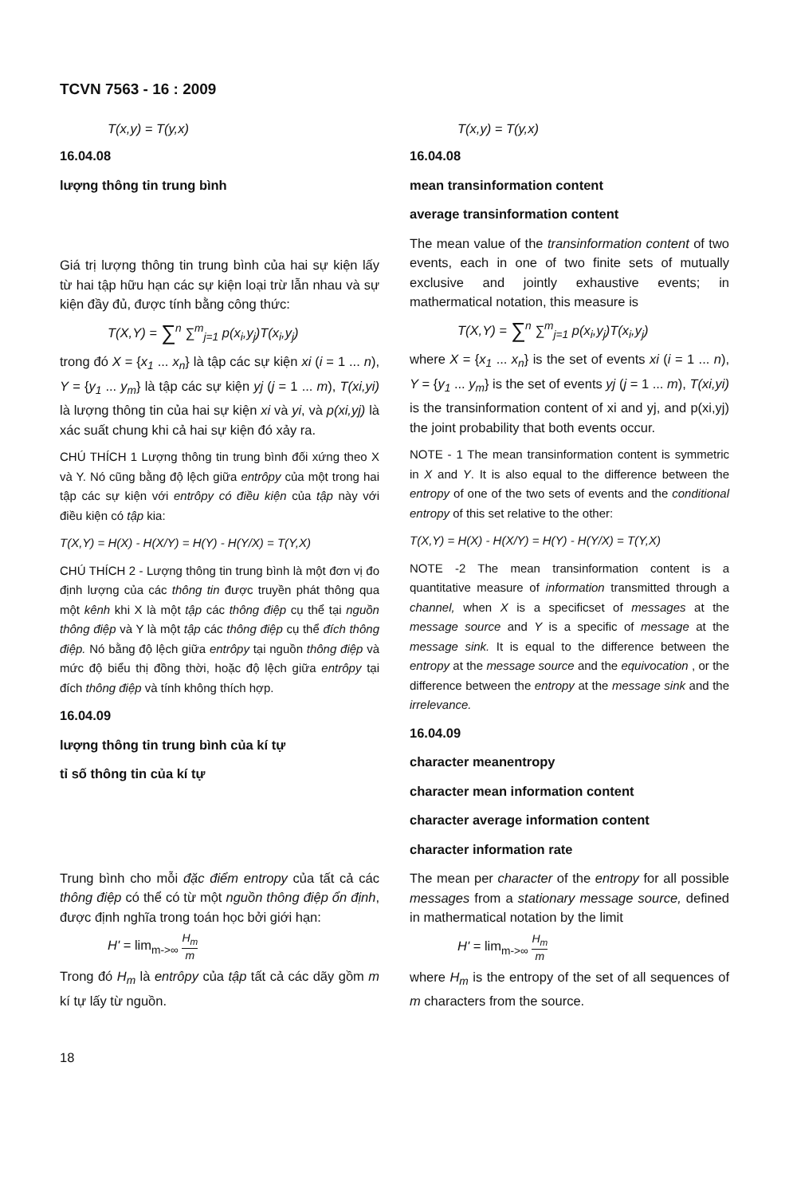TCVN 7563 - 16 : 2009
T(x,y) = T(y,x)
16.04.08
lượng thông tin trung bình
Giá trị lượng thông tin trung bình của hai sự kiện lấy từ hai tập hữu hạn các sự kiện loại trừ lẫn nhau và sự kiện đầy đủ, được tính bằng công thức:
T(X,Y) = ∑<sup>n</sup> ∑<sup>m</sup><sub>j=1</sub> p(x<sub>i</sub>,y<sub>j</sub>)T(x<sub>i</sub>,y<sub>j</sub>)
trong đó X = {x<sub>1</sub> ... x<sub>n</sub>} là tập các sự kiện xi (i = 1 ... n), Y = {y<sub>1</sub> ... y<sub>m</sub>} là tập các sự kiện yj (j = 1 ... m), T(xi,yi) là lượng thông tin của hai sự kiện xi và yi, và p(xi,yj) là xác suất chung khi cả hai sự kiện đó xảy ra.
CHÚ THÍCH 1 Lượng thông tin trung bình đối xứng theo X và Y. Nó cũng bằng độ lệch giữa entrôpy của một trong hai tập các sự kiện với entrôpy có điều kiện của tập này với điều kiện có tập kia:
T(X,Y) = H(X) - H(X/Y) = H(Y) - H(Y/X) = T(Y,X)
CHÚ THÍCH 2 - Lượng thông tin trung bình là một đơn vị đo định lượng của các thông tin được truyền phát thông qua một kênh khi X là một tập các thông điệp cụ thể tại nguồn thông điệp và Y là một tập các thông điệp cụ thể đích thông điệp. Nó bằng độ lệch giữa entrôpy tại nguồn thông điệp và mức độ biểu thị đồng thời, hoặc độ lệch giữa entrôpy tại đích thông điệp và tính không thích hợp.
16.04.09
lượng thông tin trung bình của kí tự
tỉ số thông tin của kí tự
Trung bình cho mỗi đặc điểm entropy của tất cả các thông điệp có thể có từ một nguồn thông điệp ổn định, được định nghĩa trong toán học bởi giới hạn:
H' = lim<sub>m->∞</sub> H<sub>m</sub> m
Trong đó H<sub>m</sub> là entrôpy của tập tất cả các dãy gồm m kí tự lấy từ nguồn.
T(x,y) = T(y,x)
16.04.08
mean transinformation content
average transinformation content
The mean value of the transinformation content of two events, each in one of two finite sets of mutually exclusive and jointly exhaustive events; in mathermatical notation, this measure is
T(X,Y) = ∑<sup>n</sup> ∑<sup>m</sup><sub>j=1</sub> p(x<sub>i</sub>,y<sub>j</sub>)T(x<sub>i</sub>,y<sub>j</sub>)
where X = {x<sub>1</sub> ... x<sub>n</sub>} is the set of events xi (i = 1 ... n), Y = {y<sub>1</sub> ... y<sub>m</sub>} is the set of events yj (j = 1 ... m), T(xi,yi) is the transinformation content of xi and yj, and p(xi,yj) the joint probability that both events occur.
NOTE - 1 The mean transinformation content is symmetric in X and Y. It is also equal to the difference between the entropy of one of the two sets of events and the conditional entropy of this set relative to the other:
T(X,Y) = H(X) - H(X/Y) = H(Y) - H(Y/X) = T(Y,X)
NOTE -2 The mean transinformation content is a quantitative measure of information transmitted through a channel, when X is a specificset of messages at the message source and Y is a specific of message at the message sink. It is equal to the difference between the entropy at the message source and the equivocation , or the difference between the entropy at the message sink and the irrelevance.
16.04.09
character meanentropy
character mean information content
character average information content
character information rate
The mean per character of the entropy for all possible messages from a stationary message source, defined in mathermatical notation by the limit
H' = lim<sub>m->∞</sub> H<sub>m</sub> m
where H<sub>m</sub> is the entropy of the set of all sequences of m characters from the source.
18